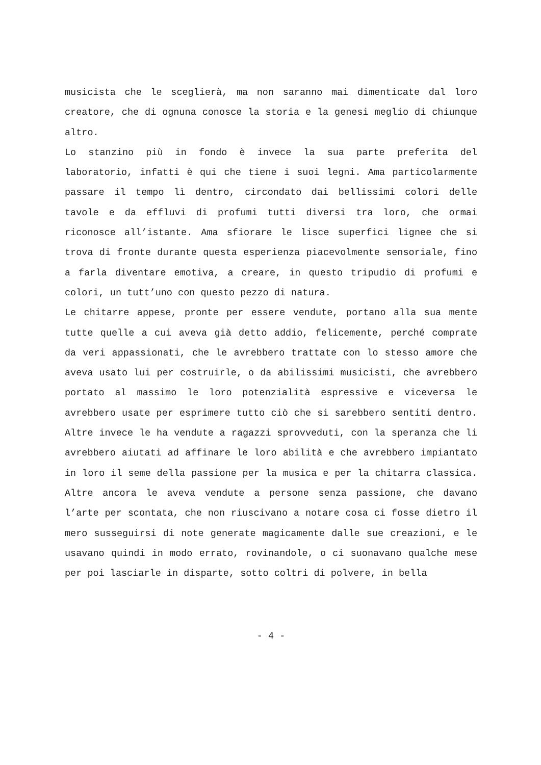musicista che le sceglierà, ma non saranno mai dimenticate dal loro creatore, che di ognuna conosce la storia e la genesi meglio di chiunque altro.
Lo stanzino più in fondo è invece la sua parte preferita del laboratorio, infatti è qui che tiene i suoi legni. Ama particolarmente passare il tempo lì dentro, circondato dai bellissimi colori delle tavole e da effluvi di profumi tutti diversi tra loro, che ormai riconosce all’istante. Ama sfiorare le lisce superfici lignee che si trova di fronte durante questa esperienza piacevolmente sensoriale, fino a farla diventare emotiva, a creare, in questo tripudio di profumi e colori, un tutt’uno con questo pezzo di natura.
Le chitarre appese, pronte per essere vendute, portano alla sua mente tutte quelle a cui aveva già detto addio, felicemente, perché comprate da veri appassionati, che le avrebbero trattate con lo stesso amore che aveva usato lui per costruirle, o da abilissimi musicisti, che avrebbero portato al massimo le loro potenzialità espressive e viceversa le avrebbero usate per esprimere tutto ciò che si sarebbero sentiti dentro. Altre invece le ha vendute a ragazzi sprovveduti, con la speranza che li avrebbero aiutati ad affinare le loro abilità e che avrebbero impiantato in loro il seme della passione per la musica e per la chitarra classica. Altre ancora le aveva vendute a persone senza passione, che davano l’arte per scontata, che non riuscivano a notare cosa ci fosse dietro il mero susseguirsi di note generate magicamente dalle sue creazioni, e le usavano quindi in modo errato, rovinandole, o ci suonavano qualche mese per poi lasciarle in disparte, sotto coltri di polvere, in bella
- 4 -